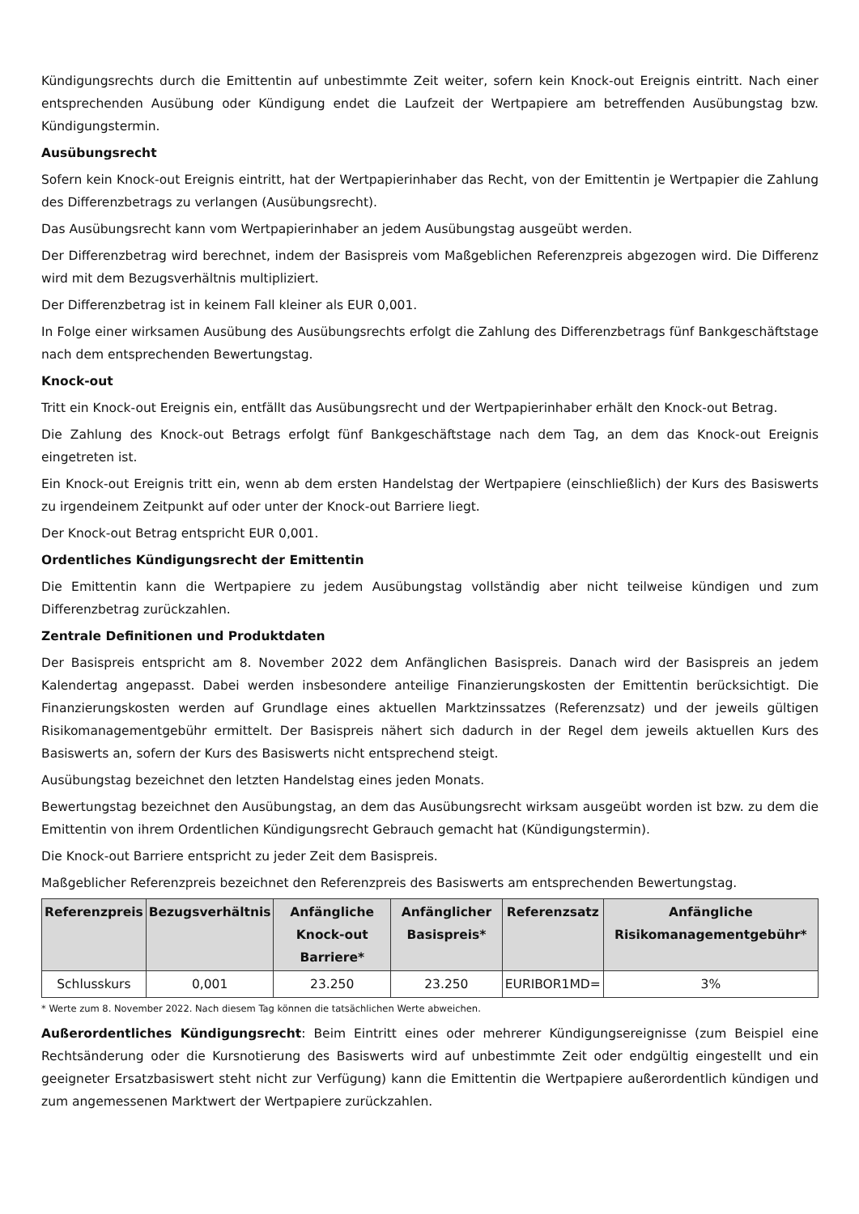Kündigungsrechts durch die Emittentin auf unbestimmte Zeit weiter, sofern kein Knock-out Ereignis eintritt. Nach einer entsprechenden Ausübung oder Kündigung endet die Laufzeit der Wertpapiere am betreffenden Ausübungstag bzw. Kündigungstermin.
Ausübungsrecht
Sofern kein Knock-out Ereignis eintritt, hat der Wertpapierinhaber das Recht, von der Emittentin je Wertpapier die Zahlung des Differenzbetrags zu verlangen (Ausübungsrecht).
Das Ausübungsrecht kann vom Wertpapierinhaber an jedem Ausübungstag ausgeübt werden.
Der Differenzbetrag wird berechnet, indem der Basispreis vom Maßgeblichen Referenzpreis abgezogen wird. Die Differenz wird mit dem Bezugsverhältnis multipliziert.
Der Differenzbetrag ist in keinem Fall kleiner als EUR 0,001.
In Folge einer wirksamen Ausübung des Ausübungsrechts erfolgt die Zahlung des Differenzbetrags fünf Bankgeschäftstage nach dem entsprechenden Bewertungstag.
Knock-out
Tritt ein Knock-out Ereignis ein, entfällt das Ausübungsrecht und der Wertpapierinhaber erhält den Knock-out Betrag.
Die Zahlung des Knock-out Betrags erfolgt fünf Bankgeschäftstage nach dem Tag, an dem das Knock-out Ereignis eingetreten ist.
Ein Knock-out Ereignis tritt ein, wenn ab dem ersten Handelstag der Wertpapiere (einschließlich) der Kurs des Basiswerts zu irgendeinem Zeitpunkt auf oder unter der Knock-out Barriere liegt.
Der Knock-out Betrag entspricht EUR 0,001.
Ordentliches Kündigungsrecht der Emittentin
Die Emittentin kann die Wertpapiere zu jedem Ausübungstag vollständig aber nicht teilweise kündigen und zum Differenzbetrag zurückzahlen.
Zentrale Definitionen und Produktdaten
Der Basispreis entspricht am 8. November 2022 dem Anfänglichen Basispreis. Danach wird der Basispreis an jedem Kalendertag angepasst. Dabei werden insbesondere anteilige Finanzierungskosten der Emittentin berücksichtigt. Die Finanzierungskosten werden auf Grundlage eines aktuellen Marktzinssatzes (Referenzsatz) und der jeweils gültigen Risikomanagementgebühr ermittelt. Der Basispreis nähert sich dadurch in der Regel dem jeweils aktuellen Kurs des Basiswerts an, sofern der Kurs des Basiswerts nicht entsprechend steigt.
Ausübungstag bezeichnet den letzten Handelstag eines jeden Monats.
Bewertungstag bezeichnet den Ausübungstag, an dem das Ausübungsrecht wirksam ausgeübt worden ist bzw. zu dem die Emittentin von ihrem Ordentlichen Kündigungsrecht Gebrauch gemacht hat (Kündigungstermin).
Die Knock-out Barriere entspricht zu jeder Zeit dem Basispreis.
Maßgeblicher Referenzpreis bezeichnet den Referenzpreis des Basiswerts am entsprechenden Bewertungstag.
| Referenzpreis | Bezugsverhältnis | Anfängliche Knock-out Barriere* | Anfänglicher Basispreis* | Referenzsatz | Anfängliche Risikomanagementgebühr* |
| --- | --- | --- | --- | --- | --- |
| Schlusskurs | 0,001 | 23.250 | 23.250 | EURIBOR1MD= | 3% |
* Werte zum 8. November 2022. Nach diesem Tag können die tatsächlichen Werte abweichen.
Außerordentliches Kündigungsrecht: Beim Eintritt eines oder mehrerer Kündigungsereignisse (zum Beispiel eine Rechtsänderung oder die Kursnotierung des Basiswerts wird auf unbestimmte Zeit oder endgültig eingestellt und ein geeigneter Ersatzbasiswert steht nicht zur Verfügung) kann die Emittentin die Wertpapiere außerordentlich kündigen und zum angemessenen Marktwert der Wertpapiere zurückzahlen.